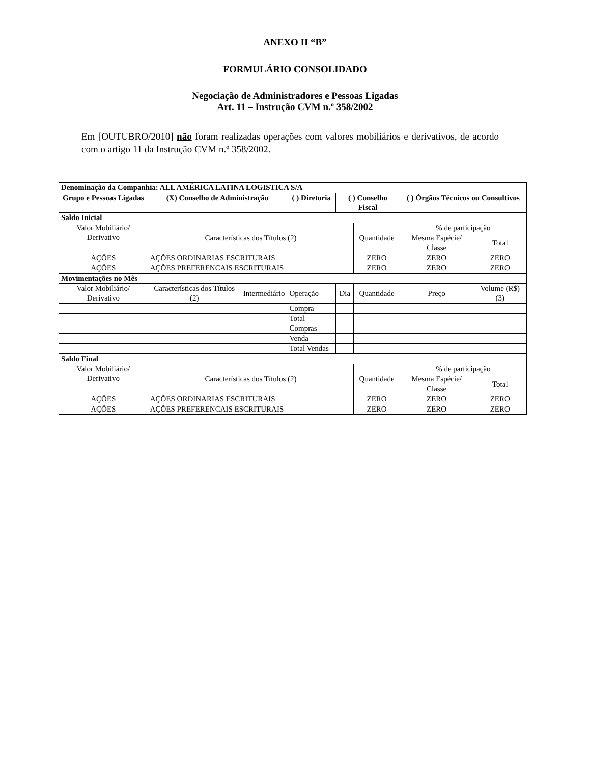ANEXO II “B”
FORMULÁRIO CONSOLIDADO
Negociação de Administradores e Pessoas Ligadas
Art. 11 – Instrução CVM n.º 358/2002
Em [OUTUBRO/2010] não foram realizadas operações com valores mobiliários e derivativos, de acordo com o artigo 11 da Instrução CVM n.º 358/2002.
| Denominação da Companhia: ALL AMÉRICA LATINA LOGISTICA S/A | | | | | | | |
| --- | --- | --- | --- | --- | --- | --- | --- |
| Grupo e Pessoas Ligadas | (X) Conselho de Administração | | ( ) Diretoria | ( ) Conselho Fiscal | | ( ) Órgãos Técnicos ou Consultivos | |
| Saldo Inicial | | | | | | | |
| Valor Mobiliário/ Derivativo | Características dos Títulos (2) | | | | Quantidade | % de participação | |
| | | | | | | Mesma Espécie/ Classe | Total |
| AÇÕES | AÇÕES ORDINARIAS ESCRITURAIS | | | | ZERO | ZERO | ZERO |
| AÇÕES | AÇÕES PREFERENCAIS ESCRITURAIS | | | | ZERO | ZERO | ZERO |
| Movimentações no Mês | | | | | | | |
| Valor Mobiliário/ Derivativo | Características dos Títulos (2) | Intermediário | Operação | Dia | Quantidade | Preço | Volume (R$) (3) |
| | | | Compra | | | | |
| | | | Total Compras | | | | |
| | | | Venda | | | | |
| | | | Total Vendas | | | | |
| Saldo Final | | | | | | | |
| Valor Mobiliário/ Derivativo | Características dos Títulos (2) | | | | Quantidade | % de participação | |
| | | | | | | Mesma Espécie/ Classe | Total |
| AÇÕES | AÇÕES ORDINARIAS ESCRITURAIS | | | | ZERO | ZERO | ZERO |
| AÇÕES | AÇÕES PREFERENCAIS ESCRITURAIS | | | | ZERO | ZERO | ZERO |